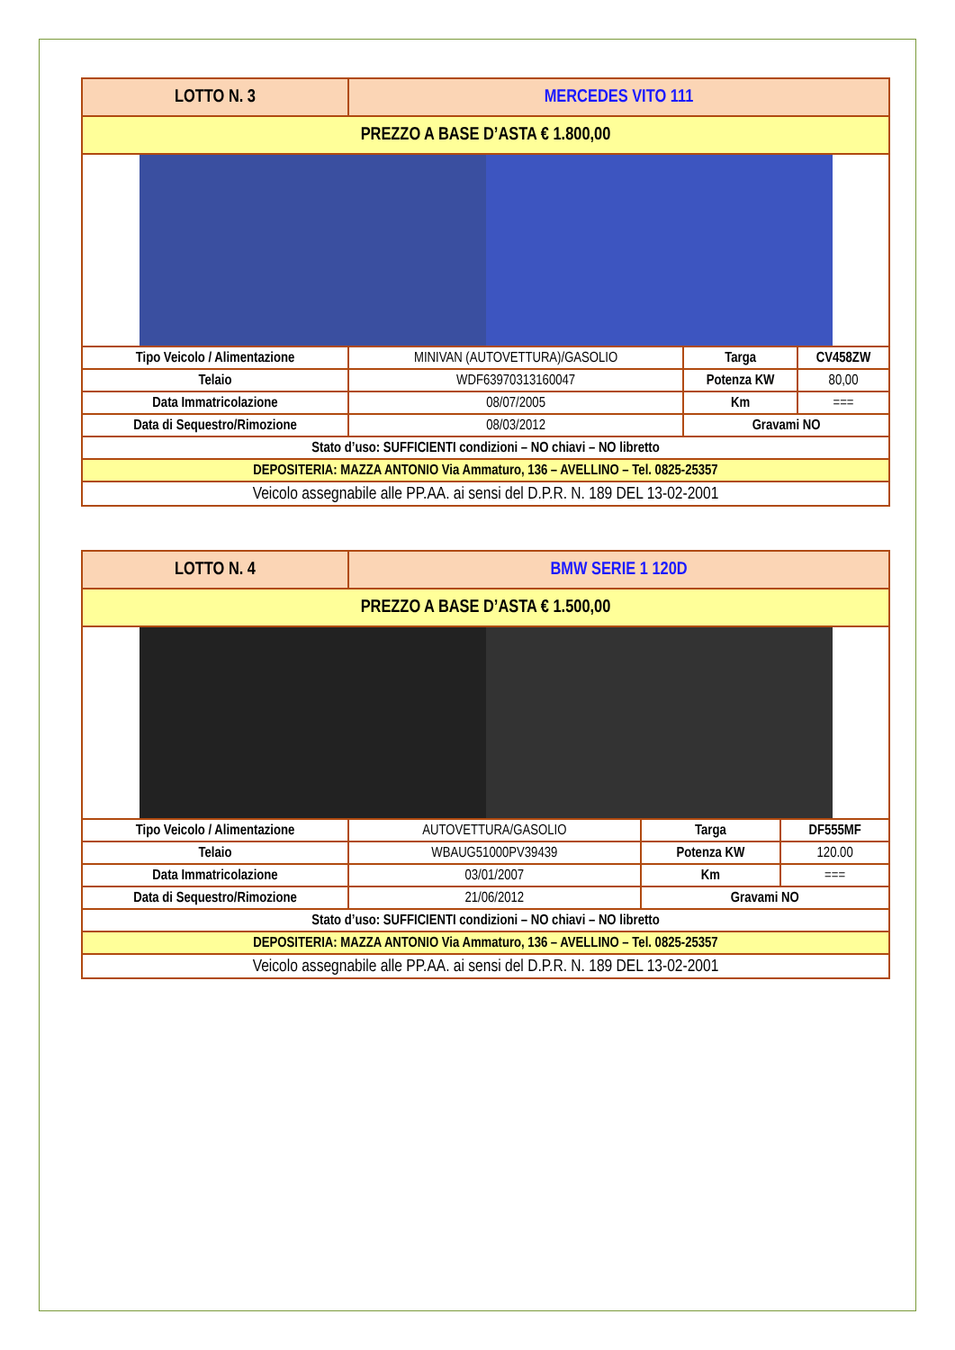| LOTTO N. 3 | MERCEDES VITO 111 | | |
| PREZZO A BASE D’ASTA € 1.800,00 | | | |
| Tipo Veicolo / Alimentazione | MINIVAN (AUTOVETTURA)/GASOLIO | Targa | CV458ZW |
| Telaio | WDF63970313160047 | Potenza KW | 80,00 |
| Data Immatricolazione | 08/07/2005 | Km | === |
| Data di Sequestro/Rimozione | 08/03/2012 | Gravami NO | |
| Stato d’uso: SUFFICIENTI condizioni – NO chiavi – NO libretto | | | |
| DEPOSITERIA: MAZZA ANTONIO Via Ammaturo, 136 – AVELLINO – Tel. 0825-25357 | | | |
| Veicolo assegnabile alle PP.AA. ai sensi del D.P.R. N. 189 DEL 13-02-2001 | | | |
| LOTTO N. 4 | BMW SERIE 1 120D | | |
| PREZZO A BASE D’ASTA € 1.500,00 | | | |
| Tipo Veicolo / Alimentazione | AUTOVETTURA/GASOLIO | Targa | DF555MF |
| Telaio | WBAUG51000PV39439 | Potenza KW | 120.00 |
| Data Immatricolazione | 03/01/2007 | Km | === |
| Data di Sequestro/Rimozione | 21/06/2012 | Gravami NO | |
| Stato d’uso: SUFFICIENTI condizioni – NO chiavi – NO libretto | | | |
| DEPOSITERIA: MAZZA ANTONIO Via Ammaturo, 136 – AVELLINO – Tel. 0825-25357 | | | |
| Veicolo assegnabile alle PP.AA. ai sensi del D.P.R. N. 189 DEL 13-02-2001 | | | |